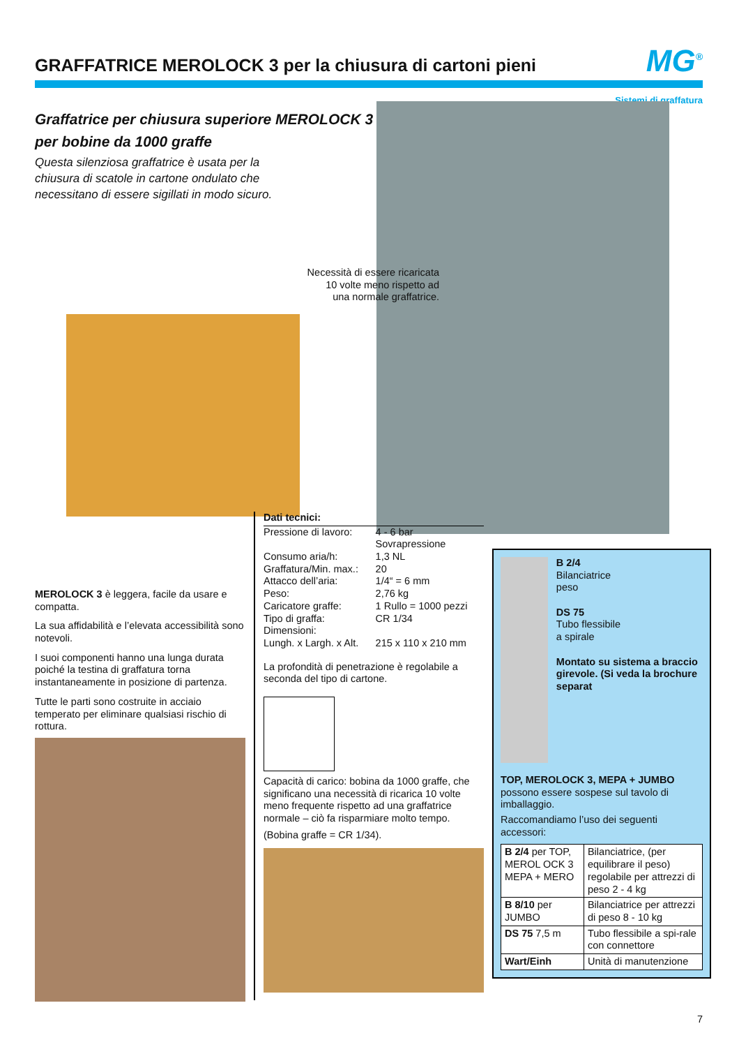GRAFFATRICE MEROLOCK 3 per la chiusura di cartoni pieni
MG<sup>®</sup>
Sistemi di graffatura
Graffatrice per chiusura superiore MEROLOCK 3
per bobine da 1000 graffe
Questa silenziosa graffatrice è usata per la
chiusura di scatole in cartone ondulato che
necessitano di essere sigillati in modo sicuro.
Necessità di essere ricaricata 10 volte meno rispetto ad una normale graffatrice.
MEROLOCK 3 è leggera, facile da usare e compatta.
La sua affidabilità e l’elevata accessibilità sono notevoli.
I suoi componenti hanno una lunga durata poiché la testina di graffatura torna instantaneamente in posizione di partenza.
Tutte le parti sono costruite in acciaio temperato per eliminare qualsiasi rischio di rottura.
Dati tecnici:
| Pressione di lavoro: | 4 - 6 bar Sovrapressione |
| Consumo aria/h: | 1,3 NL |
| Graffatura/Min. max.: | 20 |
| Attacco dell’aria: | 1/4“ = 6 mm |
| Peso: | 2,76 kg |
| Caricatore graffe: | 1 Rullo = 1000 pezzi |
| Tipo di graffa: | CR 1/34 |
| Dimensioni: | |
| Lungh. x Largh. x Alt. | 215 x 110 x 210 mm |
La profondità di penetrazione è regolabile a seconda del tipo di cartone.
Capacità di carico: bobina da 1000 graffe, che significano una necessità di ricarica 10 volte meno frequente rispetto ad una graffatrice normale – ciò fa risparmiare molto tempo.
(Bobina graffe = CR 1/34).
B 2/4
Bilanciatrice
peso
DS 75
Tubo flessibile
a spirale
Montato su sistema a braccio girevole. (Si veda la brochure separat
TOP, MEROLOCK 3, MEPA + JUMBO possono essere sospese sul tavolo di imballaggio.
Raccomandiamo l’uso dei seguenti accessori:
| B 2/4 per TOP, MEROL OCK 3 MEPA + MERO | Bilanciatrice, (per equilibrare il peso) regolabile per attrezzi di peso 2 - 4 kg |
| B 8/10 per JUMBO | Bilanciatrice per attrezzi di peso 8 - 10 kg |
| DS 75 7,5 m | Tubo flessibile a spi-rale con connettore |
| Wart/Einh | Unità di manutenzione |
7